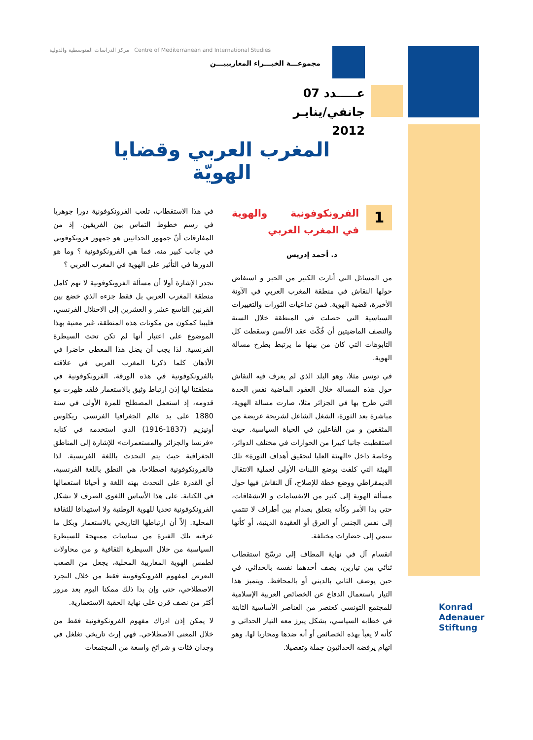مركز الدراسات المتوسطية والدولية Centre of Mediterranean and International Studies
مجموعـــة الخبـــراء المغاربييـــن
عـــــدد 07
جانفي/ينايـر 2012
المغرب العربي وقضايا الهويّة
1
الفرونكوفونية والهوية في المغرب العربي
د. أحمد إدريس
من المسائل التي أثارت الكثير من الحبر و استفاض حولها النقاش في منطقة المغرب العربي في الآونة الأخيرة، قضية الهوية. فمن تداعيات الثورات والتغييرات السياسية التي حصلت في المنطقة خلال السنة والنصف الماضيتين أن فُكّت عقد الألسن وسقطت كل التابوهات التي كان من بينها ما يرتبط بطرح مسالة الهوية.
في تونس مثلا، وهو البلد الذي لم يعرف فيه النقاش حول هذه المسالة خلال العقود الماضية نفس الحدة التي طرح بها في الجزائر مثلا، صارت مسالة الهوية، مباشرة بعد الثورة، الشغل الشاغل لشريحة عريضة من المثقفين و من الفاعلين في الحياة السياسية. حيث استقطبت جانبا كبيرا من الحوارات في مختلف الدوائر، وخاصة داخل «الهيئة العليا لتحقيق أهداف الثورة» تلك الهيئة التي كلفت بوضع اللبنات الأولى لعملية الانتقال الديمقراطي ووضع خطة للإصلاح، آل النقاش فيها حول مسألة الهوية إلى كثير من الانقسامات و الانشقاقات، حتى بدا الأمر وكأنه يتعلق بصدام بين أطراف لا تنتمي إلى نفس الجنس أو العرق أو العقيدة الدينية، أو كأنها تنتمي إلى حضارات مختلفة.
انقسام آل في نهاية المطاف إلى ترسّخ استقطاب ثنائي بين تيارين، يصف أحدهما نفسه بالحداثي، في حين يوصف الثاني بالديني أو بالمحافظ. ويتميز هذا التيار باستعمال الدفاع عن الخصائص العربية الإسلامية للمجتمع التونسي كعنصر من العناصر الأساسية الثابتة في خطابه السياسي، بشكل يبرز معه التيار الحداثي و كأنه لا يعبأ بهذه الخصائص أو أنه ضدها ومحاربا لها. وهو اتهام يرفضه الحداثيون جملة وتفصيلا.
في هذا الاستقطاب، تلعب الفرونكوفونية دورا جوهريا في رسم خطوط التماس بين الفريقين. إذ من المفارقات أنّ جمهور الحداثيين هو جمهور فرونكوفوني في جانب كبير منه. فما هي الفرونكوفونية ؟ وما هو الدورها في التأثير على الهوية في المغرب العربي ؟
تجدر الإشارة أولا أن مسألة الفرونكوفونية لا تهم كامل منطقة المغرب العربي بل فقط جزءه الذي خضع بين القرنين التاسع عشر و العشرين إلى الاحتلال الفرنسي، فليبيا كمكون من مكونات هذه المنطقة، غير معنية بهذا الموضوع على اعتبار أنها لم تكن تحت السيطرة الفرنسية. لذا يجب أن يضل هذا المعطى حاضرا في الأذهان كلما ذكرنا المغرب العربي في علاقته بالفرونكوفونية في هذه الورقة. الفرونكوفونية في منطقتنا لها إذن ارتباط وثيق بالاستعمار فلقد ظهرت مع قدومه، إذ استعمل المصطلح للمرة الأولى في سنة 1880 على يد عالم الجغرافيا الفرنسي ريكلوس أونيزيم (1837-1916) الذي استخدمه في كتابه «فرنسا والجزائر والمستعمرات» للإشارة إلى المناطق الجغرافية حيث يتم التحدث باللغة الفرنسية. لذا فالفرونكوفونية اصطلاحا، هي النطق باللغة الفرنسية، أي القدرة على التحدث بهته اللغة و أحيانا استعمالها في الكتابة. على هذا الأساس اللغوي الصرف لا تشكل الفرونكوفونية تحديا للهوية الوطنية ولا استهدافا للثقافة المحلية. إلاّ أن ارتباطها التاريخي بالاستعمار وبكل ما عرفته تلك الفترة من سياسات ممنهجة للسيطرة السياسية من خلال السيطرة الثقافية و من محاولات لطمس الهوية المغاربية المحلية، يجعل من الصعب التعرض لمفهوم الفرونكوفونية فقط من خلال التجرد الاصطلاحي، حتى وإن بدا ذلك ممكنا اليوم بعد مرور أكثر من نصف قرن على نهاية الحقبة الاستعمارية.
لا يمكن إذن ادراك مفهوم الفرونكوفونية فقط من خلال المعنى الاصطلاحي. فهي إرث تاريخي تغلغل في وجدان فئات و شرائح واسعة من المجتمعات
Konrad
Adenauer
Stiftung